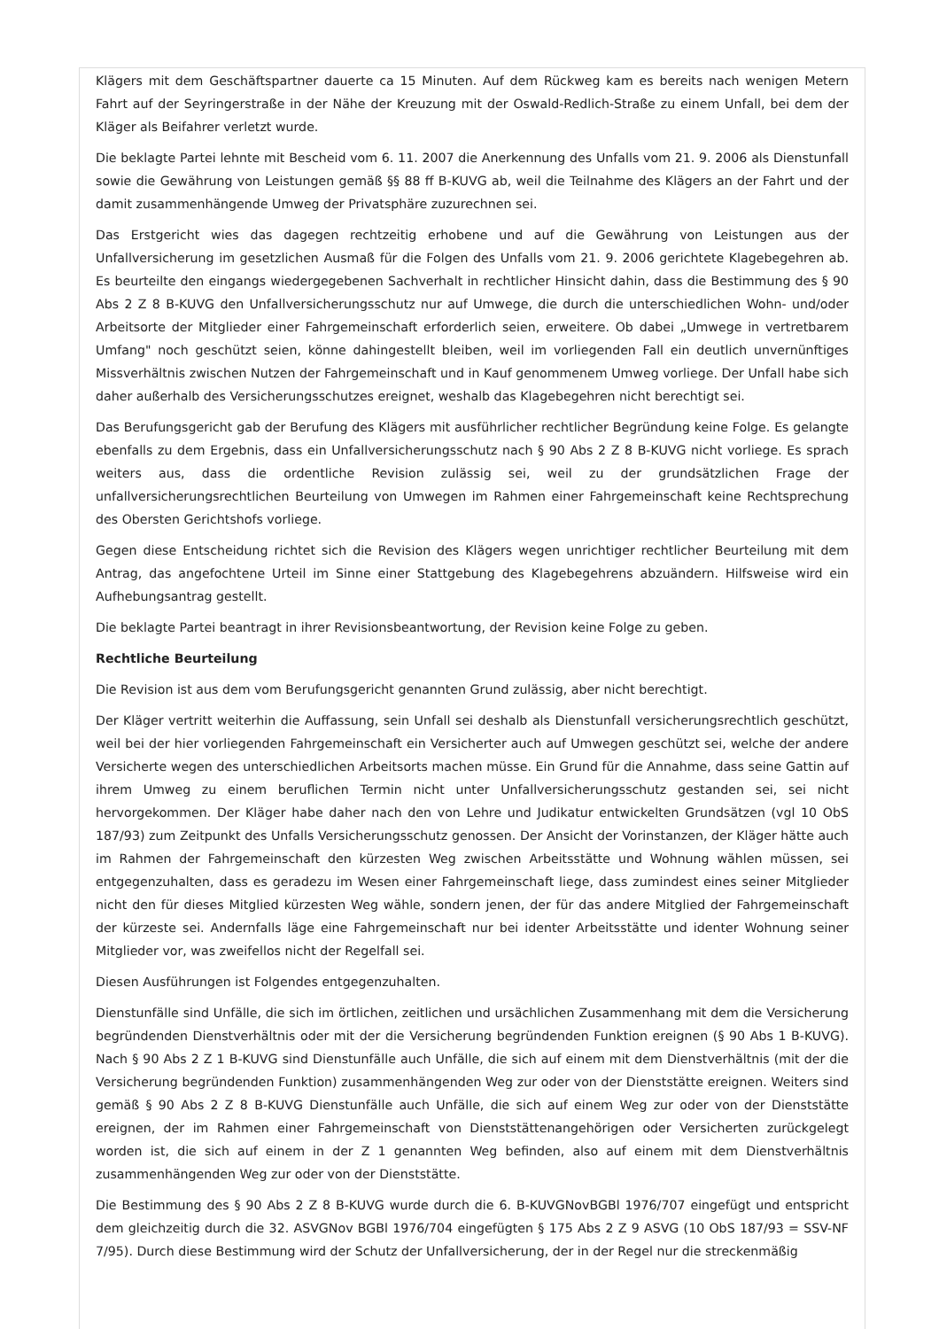Klägers mit dem Geschäftspartner dauerte ca 15 Minuten. Auf dem Rückweg kam es bereits nach wenigen Metern Fahrt auf der Seyringerstraße in der Nähe der Kreuzung mit der Oswald-Redlich-Straße zu einem Unfall, bei dem der Kläger als Beifahrer verletzt wurde.
Die beklagte Partei lehnte mit Bescheid vom 6. 11. 2007 die Anerkennung des Unfalls vom 21. 9. 2006 als Dienstunfall sowie die Gewährung von Leistungen gemäß §§ 88 ff B-KUVG ab, weil die Teilnahme des Klägers an der Fahrt und der damit zusammenhängende Umweg der Privatsphäre zuzurechnen sei.
Das Erstgericht wies das dagegen rechtzeitig erhobene und auf die Gewährung von Leistungen aus der Unfallversicherung im gesetzlichen Ausmaß für die Folgen des Unfalls vom 21. 9. 2006 gerichtete Klagebegehren ab. Es beurteilte den eingangs wiedergegebenen Sachverhalt in rechtlicher Hinsicht dahin, dass die Bestimmung des § 90 Abs 2 Z 8 B-KUVG den Unfallversicherungsschutz nur auf Umwege, die durch die unterschiedlichen Wohn- und/oder Arbeitsorte der Mitglieder einer Fahrgemeinschaft erforderlich seien, erweitere. Ob dabei „Umwege in vertretbarem Umfang" noch geschützt seien, könne dahingestellt bleiben, weil im vorliegenden Fall ein deutlich unvernünftiges Missverhältnis zwischen Nutzen der Fahrgemeinschaft und in Kauf genommenem Umweg vorliege. Der Unfall habe sich daher außerhalb des Versicherungsschutzes ereignet, weshalb das Klagebegehren nicht berechtigt sei.
Das Berufungsgericht gab der Berufung des Klägers mit ausführlicher rechtlicher Begründung keine Folge. Es gelangte ebenfalls zu dem Ergebnis, dass ein Unfallversicherungsschutz nach § 90 Abs 2 Z 8 B-KUVG nicht vorliege. Es sprach weiters aus, dass die ordentliche Revision zulässig sei, weil zu der grundsätzlichen Frage der unfallversicherungsrechtlichen Beurteilung von Umwegen im Rahmen einer Fahrgemeinschaft keine Rechtsprechung des Obersten Gerichtshofs vorliege.
Gegen diese Entscheidung richtet sich die Revision des Klägers wegen unrichtiger rechtlicher Beurteilung mit dem Antrag, das angefochtene Urteil im Sinne einer Stattgebung des Klagebegehrens abzuändern. Hilfsweise wird ein Aufhebungsantrag gestellt.
Die beklagte Partei beantragt in ihrer Revisionsbeantwortung, der Revision keine Folge zu geben.
Rechtliche Beurteilung
Die Revision ist aus dem vom Berufungsgericht genannten Grund zulässig, aber nicht berechtigt.
Der Kläger vertritt weiterhin die Auffassung, sein Unfall sei deshalb als Dienstunfall versicherungsrechtlich geschützt, weil bei der hier vorliegenden Fahrgemeinschaft ein Versicherter auch auf Umwegen geschützt sei, welche der andere Versicherte wegen des unterschiedlichen Arbeitsorts machen müsse. Ein Grund für die Annahme, dass seine Gattin auf ihrem Umweg zu einem beruflichen Termin nicht unter Unfallversicherungsschutz gestanden sei, sei nicht hervorgekommen. Der Kläger habe daher nach den von Lehre und Judikatur entwickelten Grundsätzen (vgl 10 ObS 187/93) zum Zeitpunkt des Unfalls Versicherungsschutz genossen. Der Ansicht der Vorinstanzen, der Kläger hätte auch im Rahmen der Fahrgemeinschaft den kürzesten Weg zwischen Arbeitsstätte und Wohnung wählen müssen, sei entgegenzuhalten, dass es geradezu im Wesen einer Fahrgemeinschaft liege, dass zumindest eines seiner Mitglieder nicht den für dieses Mitglied kürzesten Weg wähle, sondern jenen, der für das andere Mitglied der Fahrgemeinschaft der kürzeste sei. Andernfalls läge eine Fahrgemeinschaft nur bei identer Arbeitsstätte und identer Wohnung seiner Mitglieder vor, was zweifellos nicht der Regelfall sei.
Diesen Ausführungen ist Folgendes entgegenzuhalten.
Dienstunfälle sind Unfälle, die sich im örtlichen, zeitlichen und ursächlichen Zusammenhang mit dem die Versicherung begründenden Dienstverhältnis oder mit der die Versicherung begründenden Funktion ereignen (§ 90 Abs 1 B-KUVG). Nach § 90 Abs 2 Z 1 B-KUVG sind Dienstunfälle auch Unfälle, die sich auf einem mit dem Dienstverhältnis (mit der die Versicherung begründenden Funktion) zusammenhängenden Weg zur oder von der Dienststätte ereignen. Weiters sind gemäß § 90 Abs 2 Z 8 B-KUVG Dienstunfälle auch Unfälle, die sich auf einem Weg zur oder von der Dienststätte ereignen, der im Rahmen einer Fahrgemeinschaft von Dienststättenangehörigen oder Versicherten zurückgelegt worden ist, die sich auf einem in der Z 1 genannten Weg befinden, also auf einem mit dem Dienstverhältnis zusammenhängenden Weg zur oder von der Dienststätte.
Die Bestimmung des § 90 Abs 2 Z 8 B-KUVG wurde durch die 6. B-KUVGNovBGBl 1976/707 eingefügt und entspricht dem gleichzeitig durch die 32. ASVGNov BGBl 1976/704 eingefügten § 175 Abs 2 Z 9 ASVG (10 ObS 187/93 = SSV-NF 7/95). Durch diese Bestimmung wird der Schutz der Unfallversicherung, der in der Regel nur die streckenmäßig